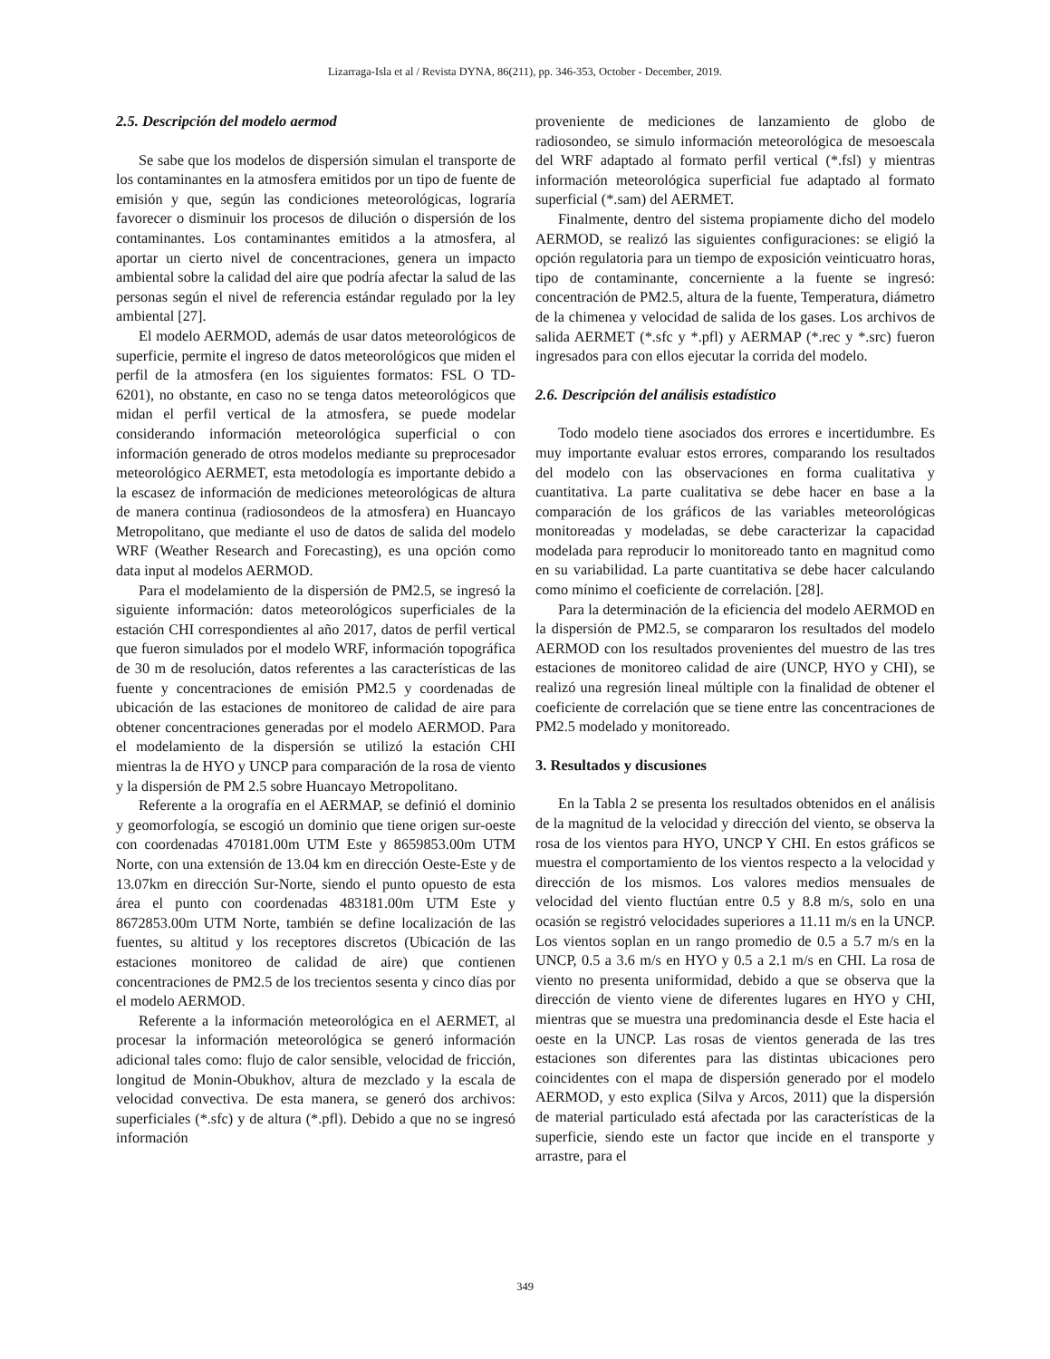Lizarraga-Isla et al / Revista DYNA, 86(211), pp. 346-353, October - December, 2019.
2.5. Descripción del modelo aermod
Se sabe que los modelos de dispersión simulan el transporte de los contaminantes en la atmosfera emitidos por un tipo de fuente de emisión y que, según las condiciones meteorológicas, lograría favorecer o disminuir los procesos de dilución o dispersión de los contaminantes. Los contaminantes emitidos a la atmosfera, al aportar un cierto nivel de concentraciones, genera un impacto ambiental sobre la calidad del aire que podría afectar la salud de las personas según el nivel de referencia estándar regulado por la ley ambiental [27].
El modelo AERMOD, además de usar datos meteorológicos de superficie, permite el ingreso de datos meteorológicos que miden el perfil de la atmosfera (en los siguientes formatos: FSL O TD-6201), no obstante, en caso no se tenga datos meteorológicos que midan el perfil vertical de la atmosfera, se puede modelar considerando información meteorológica superficial o con información generado de otros modelos mediante su preprocesador meteorológico AERMET, esta metodología es importante debido a la escasez de información de mediciones meteorológicas de altura de manera continua (radiosondeos de la atmosfera) en Huancayo Metropolitano, que mediante el uso de datos de salida del modelo WRF (Weather Research and Forecasting), es una opción como data input al modelos AERMOD.
Para el modelamiento de la dispersión de PM2.5, se ingresó la siguiente información: datos meteorológicos superficiales de la estación CHI correspondientes al año 2017, datos de perfil vertical que fueron simulados por el modelo WRF, información topográfica de 30 m de resolución, datos referentes a las características de las fuente y concentraciones de emisión PM2.5 y coordenadas de ubicación de las estaciones de monitoreo de calidad de aire para obtener concentraciones generadas por el modelo AERMOD. Para el modelamiento de la dispersión se utilizó la estación CHI mientras la de HYO y UNCP para comparación de la rosa de viento y la dispersión de PM 2.5 sobre Huancayo Metropolitano.
Referente a la orografía en el AERMAP, se definió el dominio y geomorfología, se escogió un dominio que tiene origen sur-oeste con coordenadas 470181.00m UTM Este y 8659853.00m UTM Norte, con una extensión de 13.04 km en dirección Oeste-Este y de 13.07km en dirección Sur-Norte, siendo el punto opuesto de esta área el punto con coordenadas 483181.00m UTM Este y 8672853.00m UTM Norte, también se define localización de las fuentes, su altitud y los receptores discretos (Ubicación de las estaciones monitoreo de calidad de aire) que contienen concentraciones de PM2.5 de los trecientos sesenta y cinco días por el modelo AERMOD.
Referente a la información meteorológica en el AERMET, al procesar la información meteorológica se generó información adicional tales como: flujo de calor sensible, velocidad de fricción, longitud de Monin-Obukhov, altura de mezclado y la escala de velocidad convectiva. De esta manera, se generó dos archivos: superficiales (*.sfc) y de altura (*.pfl). Debido a que no se ingresó información
proveniente de mediciones de lanzamiento de globo de radiosondeo, se simulo información meteorológica de mesoescala del WRF adaptado al formato perfil vertical (*.fsl) y mientras información meteorológica superficial fue adaptado al formato superficial (*.sam) del AERMET.
Finalmente, dentro del sistema propiamente dicho del modelo AERMOD, se realizó las siguientes configuraciones: se eligió la opción regulatoria para un tiempo de exposición veinticuatro horas, tipo de contaminante, concerniente a la fuente se ingresó: concentración de PM2.5, altura de la fuente, Temperatura, diámetro de la chimenea y velocidad de salida de los gases. Los archivos de salida AERMET (*.sfc y *.pfl) y AERMAP (*.rec y *.src) fueron ingresados para con ellos ejecutar la corrida del modelo.
2.6. Descripción del análisis estadístico
Todo modelo tiene asociados dos errores e incertidumbre. Es muy importante evaluar estos errores, comparando los resultados del modelo con las observaciones en forma cualitativa y cuantitativa. La parte cualitativa se debe hacer en base a la comparación de los gráficos de las variables meteorológicas monitoreadas y modeladas, se debe caracterizar la capacidad modelada para reproducir lo monitoreado tanto en magnitud como en su variabilidad. La parte cuantitativa se debe hacer calculando como mínimo el coeficiente de correlación. [28].
Para la determinación de la eficiencia del modelo AERMOD en la dispersión de PM2.5, se compararon los resultados del modelo AERMOD con los resultados provenientes del muestro de las tres estaciones de monitoreo calidad de aire (UNCP, HYO y CHI), se realizó una regresión lineal múltiple con la finalidad de obtener el coeficiente de correlación que se tiene entre las concentraciones de PM2.5 modelado y monitoreado.
3. Resultados y discusiones
En la Tabla 2 se presenta los resultados obtenidos en el análisis de la magnitud de la velocidad y dirección del viento, se observa la rosa de los vientos para HYO, UNCP Y CHI. En estos gráficos se muestra el comportamiento de los vientos respecto a la velocidad y dirección de los mismos. Los valores medios mensuales de velocidad del viento fluctúan entre 0.5 y 8.8 m/s, solo en una ocasión se registró velocidades superiores a 11.11 m/s en la UNCP. Los vientos soplan en un rango promedio de 0.5 a 5.7 m/s en la UNCP, 0.5 a 3.6 m/s en HYO y 0.5 a 2.1 m/s en CHI. La rosa de viento no presenta uniformidad, debido a que se observa que la dirección de viento viene de diferentes lugares en HYO y CHI, mientras que se muestra una predominancia desde el Este hacia el oeste en la UNCP. Las rosas de vientos generada de las tres estaciones son diferentes para las distintas ubicaciones pero coincidentes con el mapa de dispersión generado por el modelo AERMOD, y esto explica (Silva y Arcos, 2011) que la dispersión de material particulado está afectada por las características de la superficie, siendo este un factor que incide en el transporte y arrastre, para el
349